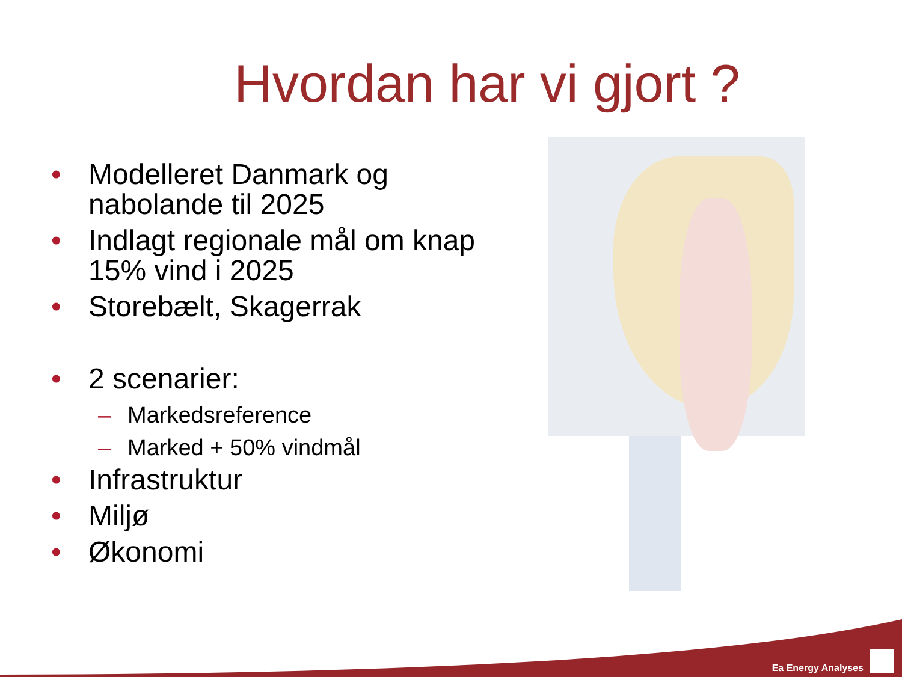Hvordan har vi gjort ?
• Modelleret Danmark og nabolande til 2025
• Indlagt regionale mål om knap 15% vind i 2025
• Storebælt, Skagerrak
• 2 scenarier:
– Markedsreference
– Marked + 50% vindmål
• Infrastruktur
• Miljø
• Økonomi
Ea Energy Analyses